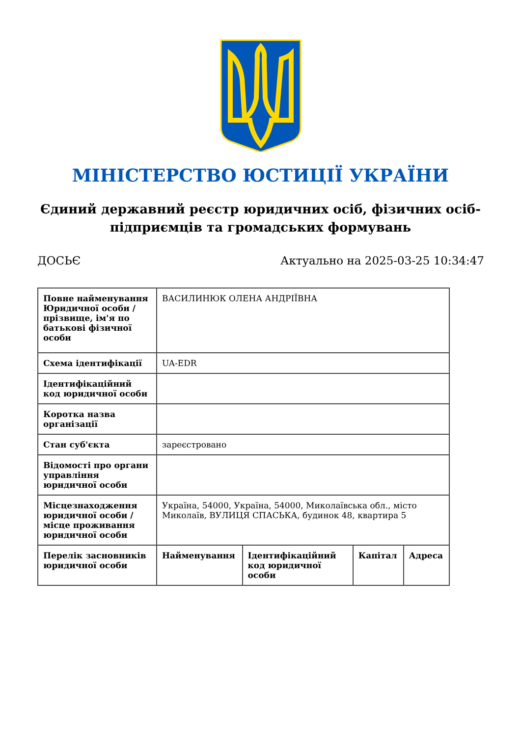МІНІСТЕРСТВО ЮСТИЦІЇ УКРАЇНИ
Єдиний державний реєстр юридичних осіб, фізичних осіб-підприємців та громадських формувань
ДОСЬЄ Актуально на 2025-03-25 10:34:47
| Повне найменування Юридичної особи / прізвище, ім'я по батькові фізичної особи | ВАСИЛИНЮК ОЛЕНА АНДРІЇВНА | | | |
| Схема ідентифікації | UA-EDR | | | |
| Ідентифікаційний код юридичної особи | | | | |
| Коротка назва організації | | | | |
| Стан суб'єкта | зареєстровано | | | |
| Відомості про органи управління юридичної особи | | | | |
| Місцезнаходження юридичної особи / місце проживання юридичної особи | Україна, 54000, Україна, 54000, Миколаївська обл., місто Миколаїв, ВУЛИЦЯ СПАСЬКА, будинок 48, квартира 5 | | | |
| Перелік засновників юридичної особи | Найменування | Ідентифікаційний код юридичної особи | Капітал | Адреса |